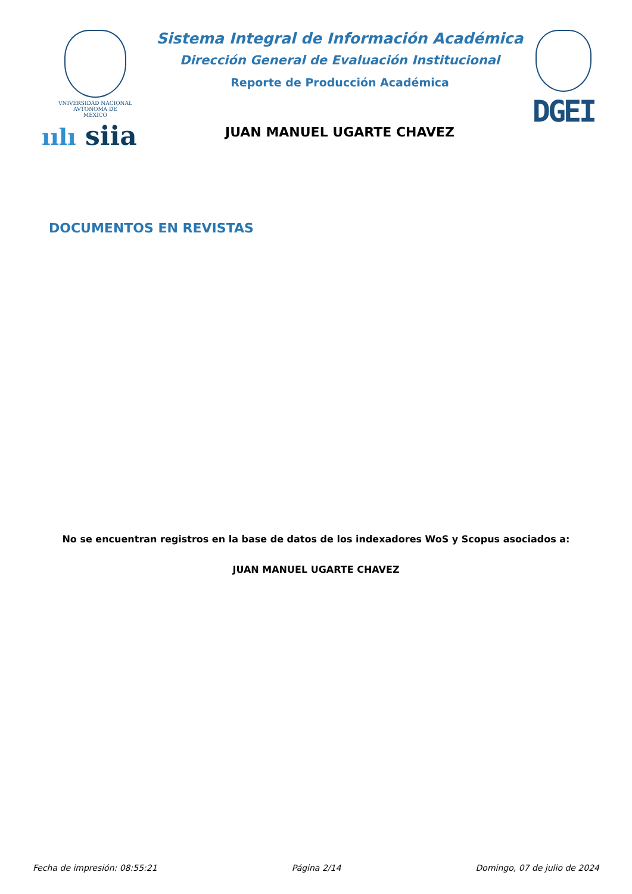VNIVERSIDAD NACIONAL
AVTONOMA DE
MEXICO
ıılı siia
Sistema Integral de Información Académica
Dirección General de Evaluación Institucional
Reporte de Producción Académica
JUAN MANUEL UGARTE CHAVEZ
DGEI
DOCUMENTOS EN REVISTAS
No se encuentran registros en la base de datos de los indexadores WoS y Scopus asociados a:
JUAN MANUEL UGARTE CHAVEZ
Fecha de impresión: 08:55:21 Página 2/14 Domingo, 07 de julio de 2024